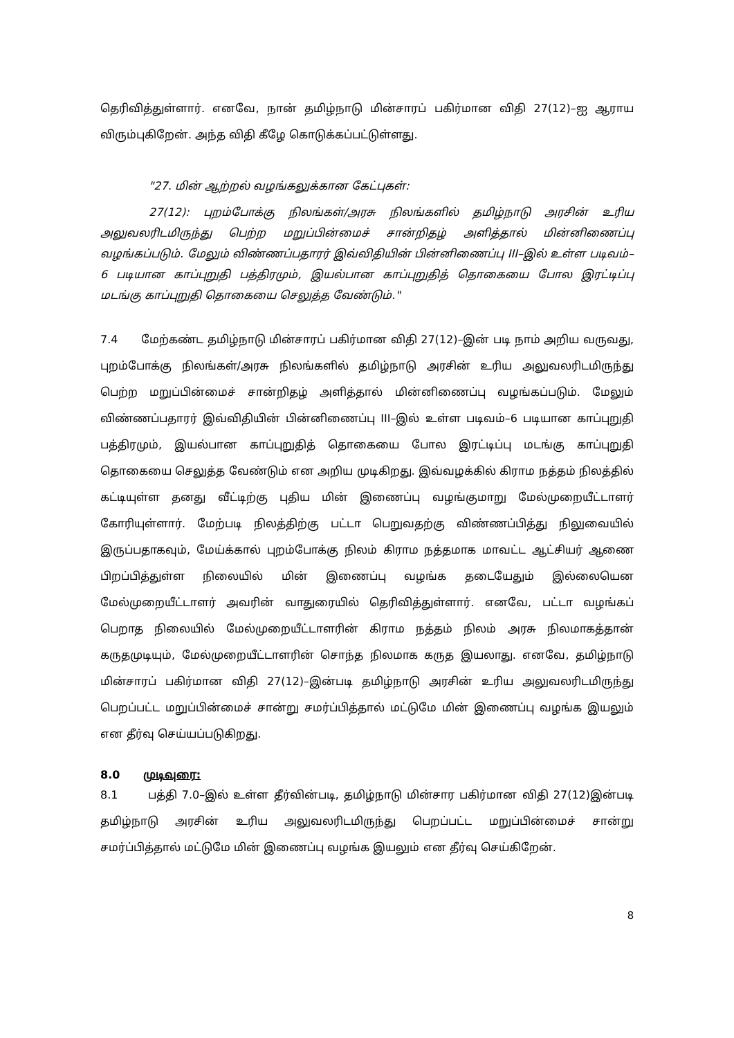தெரிவித்துள்ளார். எனவே, நான் தமிழ்நாடு மின்சாரப் பகிர்மான விதி 27(12)–ஐ ஆராய விரும்புகிறேன். அந்த விதி கீழே கொடுக்கப்பட்டுள்ளது.
"27. மின் ஆற்றல் வழங்கலுக்கான கேட்புகள்:
27(12): புறம்போக்கு நிலங்கள்/அரசு நிலங்களில் தமிழ்நாடு அரசின் உரிய அலுவலரிடமிருந்து பெற்ற மறுப்பின்மைச் சான்றிதழ் அளித்தால் மின்னிணைப்பு வழங்கப்படும். மேலும் விண்ணப்பதாரர் இவ்விதியின் பின்னிணைப்பு III–இல் உள்ள படிவம்–6 படியான காப்புறுதி பத்திரமும், இயல்பான காப்புறுதித் தொகையை போல இரட்டிப்பு மடங்கு காப்புறுதி தொகையை செலுத்த வேண்டும்."
7.4 மேற்கண்ட தமிழ்நாடு மின்சாரப் பகிர்மான விதி 27(12)–இன் படி நாம் அறிய வருவது, புறம்போக்கு நிலங்கள்/அரசு நிலங்களில் தமிழ்நாடு அரசின் உரிய அலுவலரிடமிருந்து பெற்ற மறுப்பின்மைச் சான்றிதழ் அளித்தால் மின்னிணைப்பு வழங்கப்படும். மேலும் விண்ணப்பதாரர் இவ்விதியின் பின்னிணைப்பு III–இல் உள்ள படிவம்–6 படியான காப்புறுதி பத்திரமும், இயல்பான காப்புறுதித் தொகையை போல இரட்டிப்பு மடங்கு காப்புறுதி தொகையை செலுத்த வேண்டும் என அறிய முடிகிறது. இவ்வழக்கில் கிராம நத்தம் நிலத்தில் கட்டியுள்ள தனது வீட்டிற்கு புதிய மின் இணைப்பு வழங்குமாறு மேல்முறையீட்டாளர் கோரியுள்ளார். மேற்படி நிலத்திற்கு பட்டா பெறுவதற்கு விண்ணப்பித்து நிலுவையில் இருப்பதாகவும், மேய்க்கால் புறம்போக்கு நிலம் கிராம நத்தமாக மாவட்ட ஆட்சியர் ஆணை பிறப்பித்துள்ள நிலையில் மின் இணைப்பு வழங்க தடையேதும் இல்லையென மேல்முறையீட்டாளர் அவரின் வாதுரையில் தெரிவித்துள்ளார். எனவே, பட்டா வழங்கப் பெறாத நிலையில் மேல்முறையீட்டாளரின் கிராம நத்தம் நிலம் அரசு நிலமாகத்தான் கருதமுடியும், மேல்முறையீட்டாளரின் சொந்த நிலமாக கருத இயலாது. எனவே, தமிழ்நாடு மின்சாரப் பகிர்மான விதி 27(12)–இன்படி தமிழ்நாடு அரசின் உரிய அலுவலரிடமிருந்து பெறப்பட்ட மறுப்பின்மைச் சான்று சமர்ப்பித்தால் மட்டுமே மின் இணைப்பு வழங்க இயலும் என தீர்வு செய்யப்படுகிறது.
8.0 முடிவுரை:
8.1 பத்தி 7.0–இல் உள்ள தீர்வின்படி, தமிழ்நாடு மின்சார பகிர்மான விதி 27(12)இன்படி தமிழ்நாடு அரசின் உரிய அலுவலரிடமிருந்து பெறப்பட்ட மறுப்பின்மைச் சான்று சமர்ப்பித்தால் மட்டுமே மின் இணைப்பு வழங்க இயலும் என தீர்வு செய்கிறேன்.
8